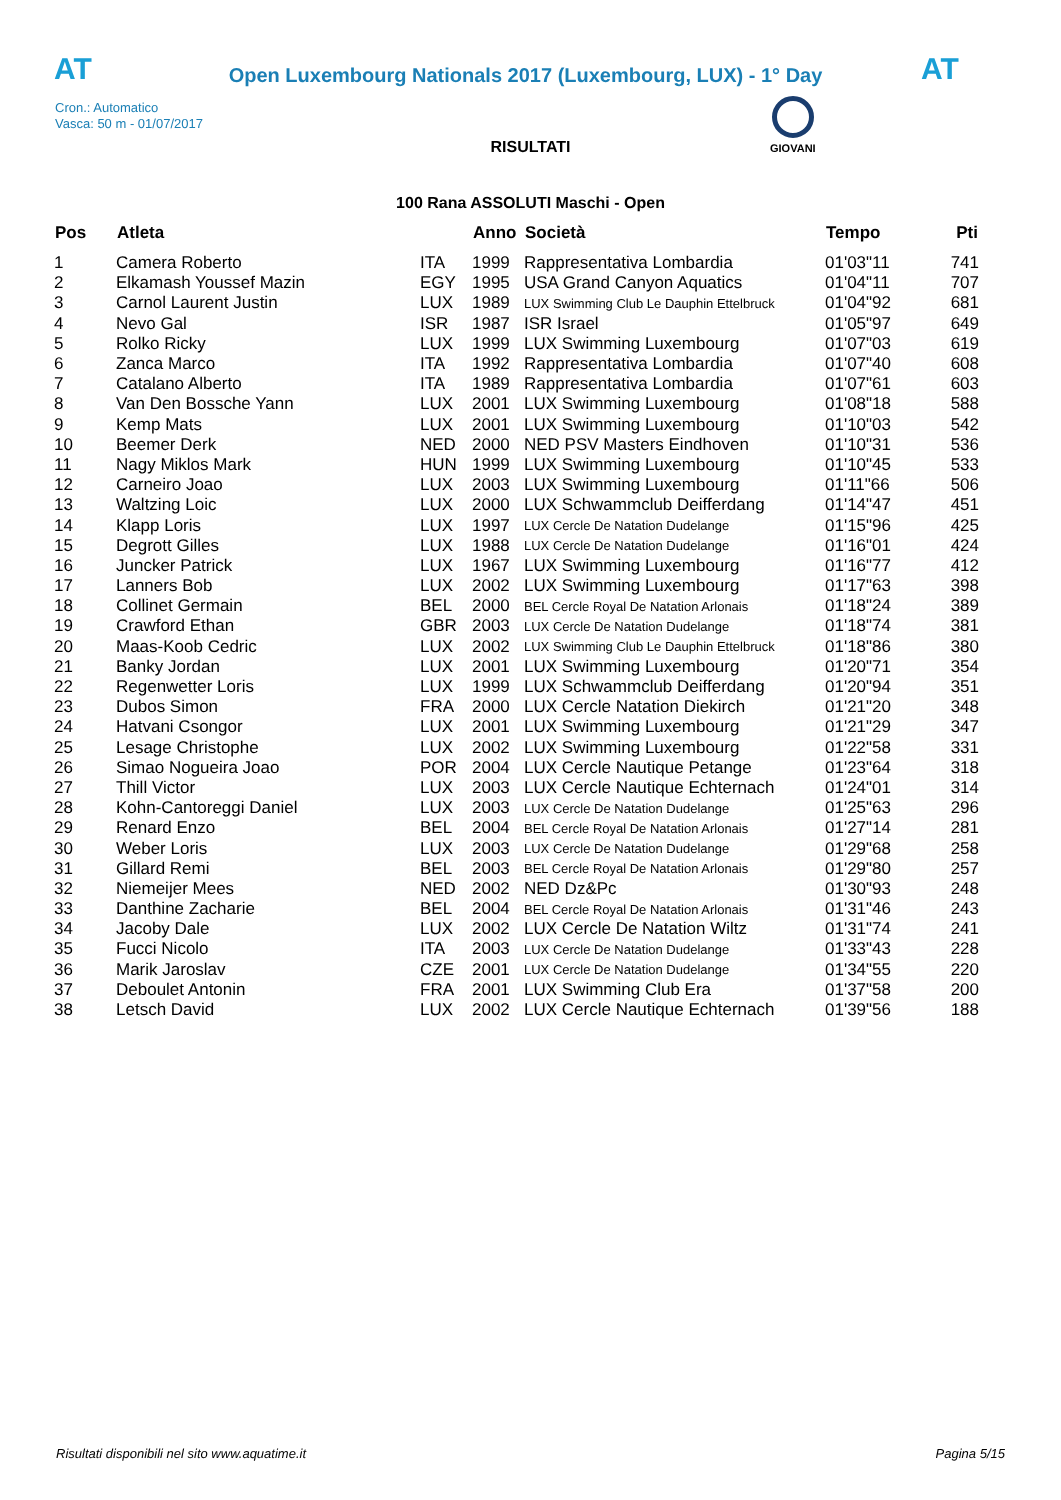AT
Open Luxembourg Nationals 2017 (Luxembourg, LUX) - 1° Day
AT
Cron.: Automatico
Vasca: 50 m - 01/07/2017
GIOVANI
RISULTATI
100 Rana ASSOLUTI Maschi - Open
| Pos | Atleta | | Anno | Società | Tempo | Pti |
| --- | --- | --- | --- | --- | --- | --- |
| 1 | Camera Roberto | ITA | 1999 | Rappresentativa Lombardia | 01'03"11 | 741 |
| 2 | Elkamash Youssef Mazin | EGY | 1995 | USA Grand Canyon Aquatics | 01'04"11 | 707 |
| 3 | Carnol Laurent Justin | LUX | 1989 | LUX Swimming Club Le Dauphin Ettelbruck | 01'04"92 | 681 |
| 4 | Nevo Gal | ISR | 1987 | ISR Israel | 01'05"97 | 649 |
| 5 | Rolko Ricky | LUX | 1999 | LUX Swimming Luxembourg | 01'07"03 | 619 |
| 6 | Zanca Marco | ITA | 1992 | Rappresentativa Lombardia | 01'07"40 | 608 |
| 7 | Catalano Alberto | ITA | 1989 | Rappresentativa Lombardia | 01'07"61 | 603 |
| 8 | Van Den Bossche Yann | LUX | 2001 | LUX Swimming Luxembourg | 01'08"18 | 588 |
| 9 | Kemp Mats | LUX | 2001 | LUX Swimming Luxembourg | 01'10"03 | 542 |
| 10 | Beemer Derk | NED | 2000 | NED PSV Masters Eindhoven | 01'10"31 | 536 |
| 11 | Nagy Miklos Mark | HUN | 1999 | LUX Swimming Luxembourg | 01'10"45 | 533 |
| 12 | Carneiro Joao | LUX | 2003 | LUX Swimming Luxembourg | 01'11"66 | 506 |
| 13 | Waltzing Loic | LUX | 2000 | LUX Schwammclub Deifferdang | 01'14"47 | 451 |
| 14 | Klapp Loris | LUX | 1997 | LUX Cercle De Natation Dudelange | 01'15"96 | 425 |
| 15 | Degrott Gilles | LUX | 1988 | LUX Cercle De Natation Dudelange | 01'16"01 | 424 |
| 16 | Juncker Patrick | LUX | 1967 | LUX Swimming Luxembourg | 01'16"77 | 412 |
| 17 | Lanners Bob | LUX | 2002 | LUX Swimming Luxembourg | 01'17"63 | 398 |
| 18 | Collinet Germain | BEL | 2000 | BEL Cercle Royal De Natation Arlonais | 01'18"24 | 389 |
| 19 | Crawford Ethan | GBR | 2003 | LUX Cercle De Natation Dudelange | 01'18"74 | 381 |
| 20 | Maas-Koob Cedric | LUX | 2002 | LUX Swimming Club Le Dauphin Ettelbruck | 01'18"86 | 380 |
| 21 | Banky Jordan | LUX | 2001 | LUX Swimming Luxembourg | 01'20"71 | 354 |
| 22 | Regenwetter Loris | LUX | 1999 | LUX Schwammclub Deifferdang | 01'20"94 | 351 |
| 23 | Dubos Simon | FRA | 2000 | LUX Cercle Natation Diekirch | 01'21"20 | 348 |
| 24 | Hatvani Csongor | LUX | 2001 | LUX Swimming Luxembourg | 01'21"29 | 347 |
| 25 | Lesage Christophe | LUX | 2002 | LUX Swimming Luxembourg | 01'22"58 | 331 |
| 26 | Simao Nogueira Joao | POR | 2004 | LUX Cercle Nautique Petange | 01'23"64 | 318 |
| 27 | Thill Victor | LUX | 2003 | LUX Cercle Nautique Echternach | 01'24"01 | 314 |
| 28 | Kohn-Cantoreggi Daniel | LUX | 2003 | LUX Cercle De Natation Dudelange | 01'25"63 | 296 |
| 29 | Renard Enzo | BEL | 2004 | BEL Cercle Royal De Natation Arlonais | 01'27"14 | 281 |
| 30 | Weber Loris | LUX | 2003 | LUX Cercle De Natation Dudelange | 01'29"68 | 258 |
| 31 | Gillard Remi | BEL | 2003 | BEL Cercle Royal De Natation Arlonais | 01'29"80 | 257 |
| 32 | Niemeijer Mees | NED | 2002 | NED Dz&Pc | 01'30"93 | 248 |
| 33 | Danthine Zacharie | BEL | 2004 | BEL Cercle Royal De Natation Arlonais | 01'31"46 | 243 |
| 34 | Jacoby Dale | LUX | 2002 | LUX Cercle De Natation Wiltz | 01'31"74 | 241 |
| 35 | Fucci Nicolo | ITA | 2003 | LUX Cercle De Natation Dudelange | 01'33"43 | 228 |
| 36 | Marik Jaroslav | CZE | 2001 | LUX Cercle De Natation Dudelange | 01'34"55 | 220 |
| 37 | Deboulet Antonin | FRA | 2001 | LUX Swimming Club Era | 01'37"58 | 200 |
| 38 | Letsch David | LUX | 2002 | LUX Cercle Nautique Echternach | 01'39"56 | 188 |
Risultati disponibili nel sito www.aquatime.it Pagina 5/15